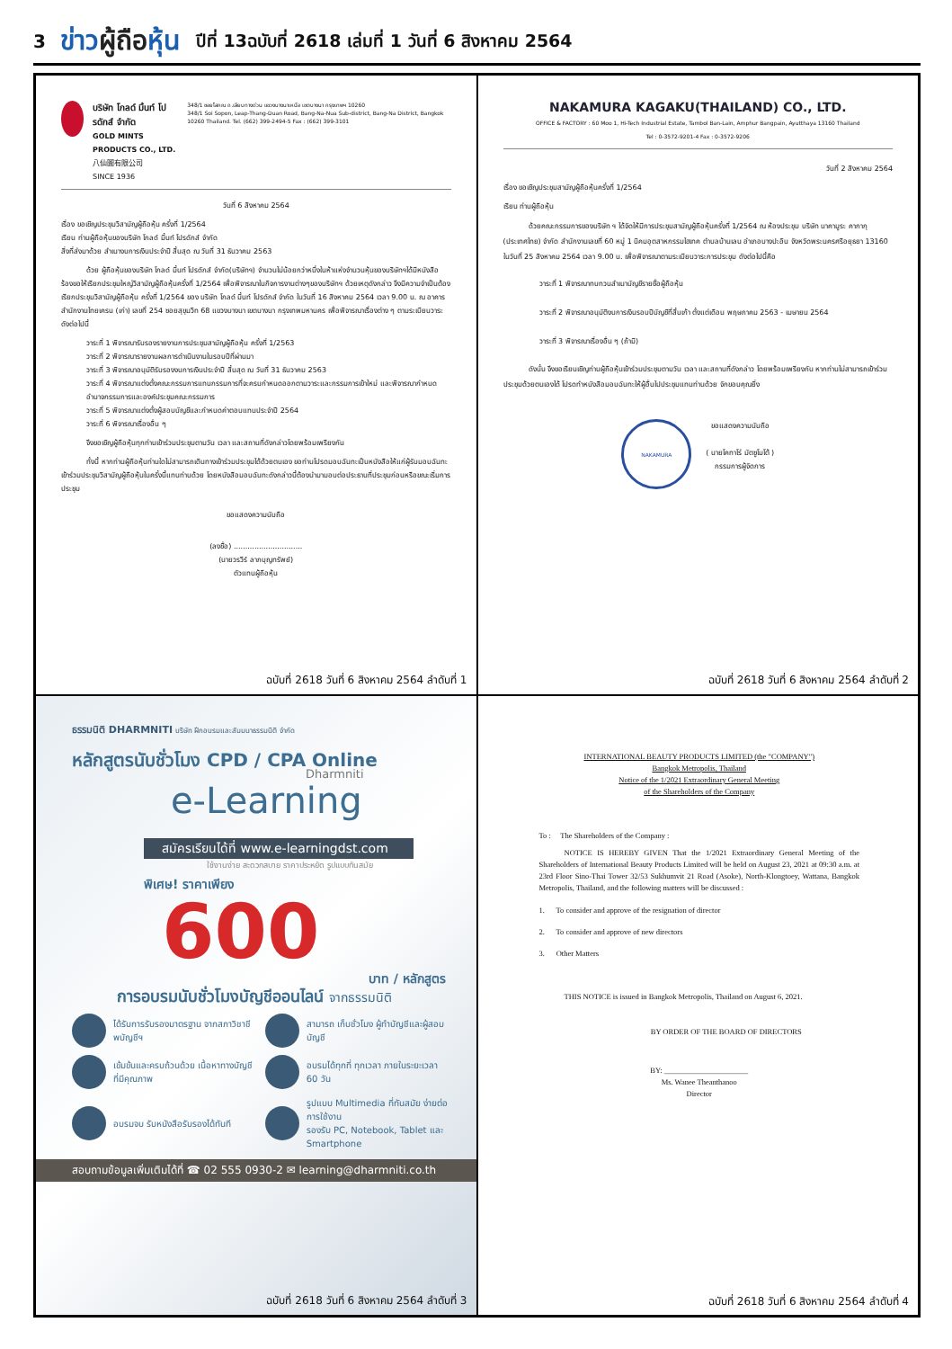3 ข่าวผู้ถือหุ้น ปีที่ 13ฉบับที่ 2618 เล่มที่ 1 วันที่ 6 สิงหาคม 2564
บริษัท โกลด์ มิ้นท์ โปรดักส์ จำกัด
GOLD MINTS PRODUCTS CO., LTD.
八仙圖有限公司
SINCE 1936
348/1 ซอยโสภณ ถ.เลียบทางด่วน แขวงบางนาเหนือ เขตบางนา กรุงเทพฯ 10260
348/1 Soi Sopon, Leap-Thang-Duan Road, Bang-Na-Nua Sub-district, Bang-Na District, Bangkok 10260 Thailand. Tel. (662) 399-2494-5 Fax : (662) 399-3101
วันที่ 6 สิงหาคม 2564
เรื่อง ขอเชิญประชุมวิสามัญผู้ถือหุ้น ครั้งที่ 1/2564
เรียน ท่านผู้ถือหุ้นของบริษัท โกลด์ มิ้นท์ โปรดักส์ จำกัด
สิ่งที่ส่งมาด้วย สำเนางบการเงินประจำปี สิ้นสุด ณ วันที่ 31 ธันวาคม 2563
ด้วย ผู้ถือหุ้นของบริษัท โกลด์ มิ้นท์ โปรดักส์ จำกัด(บริษัทฯ) จำนวนไม่น้อยกว่าหนึ่งในห้าแห่งจำนวนหุ้นของบริษัทฯได้มีหนังสือร้องขอให้เรียกประชุมใหญ่วิสามัญผู้ถือหุ้นครั้งที่ 1/2564 เพื่อพิจารณาในกิจการงานต่างๆของบริษัทฯ ด้วยเหตุดังกล่าว จึงมีความจำเป็นต้องเรียกประชุมวิสามัญผู้ถือหุ้น ครั้งที่ 1/2564 ของ บริษัท โกลด์ มิ้นท์ โปรดักส์ จำกัด ในวันที่ 16 สิงหาคม 2564 เวลา 9.00 น. ณ อาคารสำนักงานไทยเครน (เก่า) เลขที่ 254 ซอยสุขุมวิท 68 แขวงบางนา เขตบางนา กรุงเทพมหานคร เพื่อพิจารณาเรื่องต่าง ๆ ตามระเบียบวาระดังต่อไปนี้
วาระที่ 1 พิจารณารับรองรายงานการประชุมสามัญผู้ถือหุ้น ครั้งที่ 1/2563
วาระที่ 2 พิจารณารายงานผลการดำเนินงานในรอบปีที่ผ่านมา
วาระที่ 3 พิจารณาอนุมัติรับรองงบการเงินประจำปี สิ้นสุด ณ วันที่ 31 ธันวาคม 2563
วาระที่ 4 พิจารณาแต่งตั้งคณะกรรมการแทนกรรมการที่จะครบกำหนดออกตามวาระและกรรมการเข้าใหม่ และพิจารณากำหนดอำนาจกรรมการและองค์ประชุมคณะกรรมการ
วาระที่ 5 พิจารณาแต่งตั้งผู้สอบบัญชีและกำหนดค่าตอบแทนประจำปี 2564
วาระที่ 6 พิจารณาเรื่องอื่น ๆ
จึงขอเชิญผู้ถือหุ้นทุกท่านเข้าร่วมประชุมตามวัน เวลา และสถานที่ดังกล่าวโดยพร้อมเพรียงกัน
ทั้งนี้ หากท่านผู้ถือหุ้นท่านใดไม่สามารถเดินทางเข้าร่วมประชุมได้ด้วยตนเอง ขอท่านโปรดมอบฉันทะเป็นหนังสือให้แก่ผู้รับมอบฉันทะเข้าร่วมประชุมวิสามัญผู้ถือหุ้นในครั้งนี้แทนท่านด้วย โดยหนังสือมอบฉันทะดังกล่าวนี้ต้องนำมามอบต่อประธานที่ประชุมก่อนหรือขณะเริ่มการประชุม
ขอแสดงความนับถือ
(ลงชื่อ) ..............................
(นายวรวีร์ ลาภบุญทรัพย์)
ตัวแทนผู้ถือหุ้น
ฉบับที่ 2618 วันที่ 6 สิงหาคม 2564 ลำดับที่ 1
NAKAMURA KAGAKU(THAILAND) CO., LTD.
OFFICE & FACTORY : 60 Moo 1, Hi-Tech Industrial Estate, Tambol Ban-Lain, Amphur Bangpain, Ayutthaya 13160 Thailand
Tel : 0-3572-9201-4 Fax : 0-3572-9206
วันที่ 2 สิงหาคม 2564
เรื่อง ขอเชิญประชุมสามัญผู้ถือหุ้นครั้งที่ 1/2564
เรียน ท่านผู้ถือหุ้น
ด้วยคณะกรรมการของบริษัท ฯ ได้จัดให้มีการประชุมสามัญผู้ถือหุ้นครั้งที่ 1/2564 ณ ห้องประชุม บริษัท นาคามูระ คากากุ (ประเทศไทย) จำกัด สำนักงานเลขที่ 60 หมู่ 1 นิคมอุตสาหกรรมไฮเทค ตำบลบ้านเลน อำเภอบางปะอิน จังหวัดพระนครศรีอยุธยา 13160 ในวันที่ 25 สิงหาคม 2564 เวลา 9.00 น. เพื่อพิจารณาตามระเบียบวาระการประชุม ดังต่อไปนี้คือ
วาระที่ 1 พิจารณาทบทวนสำเนาบัญชีรายชื่อผู้ถือหุ้น
วาระที่ 2 พิจารณาอนุมัติงบการเงินรอบปีบัญชีที่สิ้นเก้า ตั้งแต่เดือน พฤษภาคม 2563 - เมษายน 2564
วาระที่ 3 พิจารณาเรื่องอื่น ๆ (ถ้ามี)
ดังนั้น จึงขอเรียนเชิญท่านผู้ถือหุ้นเข้าร่วมประชุมตามวัน เวลา และสถานที่ดังกล่าว โดยพร้อมเพรียงกัน หากท่านไม่สามารถเข้าร่วมประชุมด้วยตนเองได้ โปรดทำหนังสือมอบฉันทะให้ผู้อื่นไปประชุมแทนท่านด้วย จักขอบคุณยิ่ง
NAKAMURA
ขอแสดงความนับถือ
( นายโคทาโร่ มัตซูโมโต้ )
กรรมการผู้จัดการ
ฉบับที่ 2618 วันที่ 6 สิงหาคม 2564 ลำดับที่ 2
ธรรมนิติ DHARMNITI บริษัท ฝึกอบรมและสัมมนาธรรมนิติ จำกัด
หลักสูตรนับชั่วโมง CPD / CPA Online
Dharmniti
e-Learning
สมัครเรียนได้ที่ www.e-learningdst.com
ใช้งานง่าย สะดวกสบาย ราคาประหยัด รูปแบบทันสมัย
พิเศษ! ราคาเพียง
600
บาท / หลักสูตร
การอบรมนับชั่วโมงบัญชีออนไลน์ จากธรรมนิติ
ได้รับการรับรองมาตรฐาน จากสภาวิชาชีพบัญชีฯ
สามารถ เก็บชั่วโมง ผู้ทำบัญชีและผู้สอบบัญชี
เข้มข้นและครบถ้วนด้วย เนื้อหาทางบัญชีที่มีคุณภาพ
อบรมได้ทุกที่ ทุกเวลา ภายในระยะเวลา 60 วัน
อบรมจบ รับหนังสือรับรองได้ทันที
รูปแบบ Multimedia ที่ทันสมัย ง่ายต่อการใช้งาน
รองรับ PC, Notebook, Tablet และ Smartphone
สอบถามข้อมูลเพิ่มเติมได้ที่ ☎ 02 555 0930-2 ✉ learning@dharmniti.co.th
ฉบับที่ 2618 วันที่ 6 สิงหาคม 2564 ลำดับที่ 3
INTERNATIONAL BEAUTY PRODUCTS LIMITED (the "COMPANY")
Bangkok Metropolis, Thailand
Notice of the 1/2021 Extraordinary General Meeting
of the Shareholders of the Company
To : The Shareholders of the Company :
NOTICE IS HEREBY GIVEN That the 1/2021 Extraordinary General Meeting of the Shareholders of International Beauty Products Limited will be held on August 23, 2021 at 09:30 a.m. at 23rd Floor Sino-Thai Tower 32/53 Sukhumvit 21 Road (Asoke), North-Klongtoey, Wattana, Bangkok Metropolis, Thailand, and the following matters will be discussed :
1. To consider and approve of the resignation of director
2. To consider and approve of new directors
3. Other Matters
THIS NOTICE is issued in Bangkok Metropolis, Thailand on August 6, 2021.
BY ORDER OF THE BOARD OF DIRECTORS
BY: ______________________
Ms. Wanee Theanthanoo
Director
ฉบับที่ 2618 วันที่ 6 สิงหาคม 2564 ลำดับที่ 4